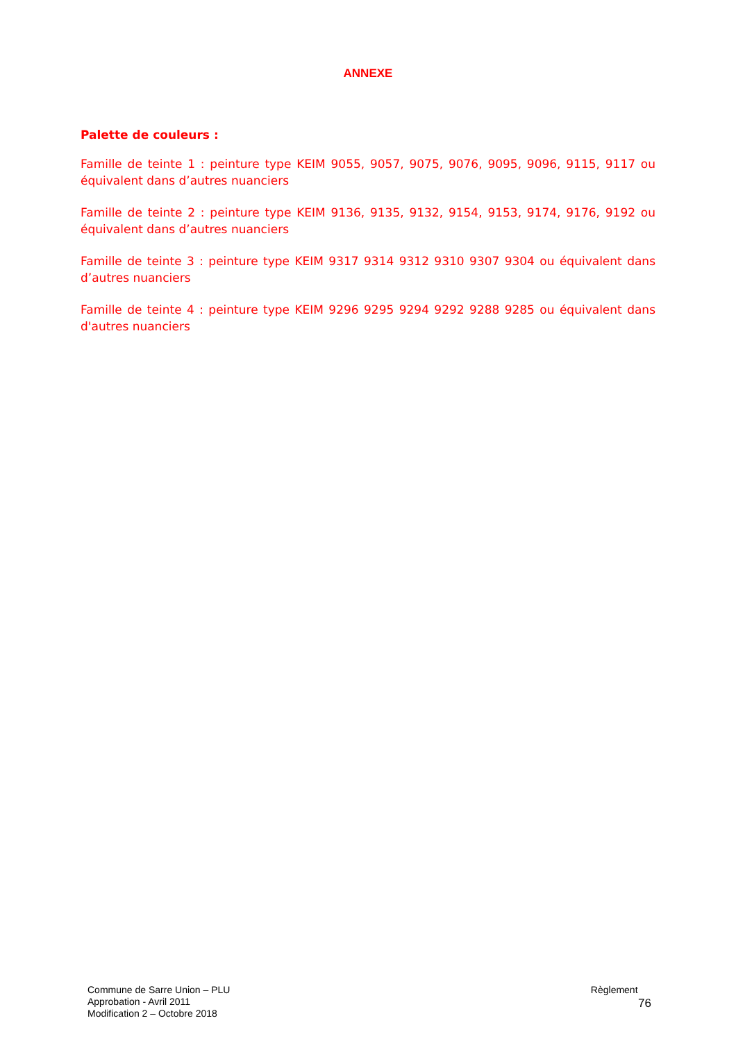ANNEXE
Palette de couleurs :
Famille de teinte 1 : peinture type KEIM 9055, 9057, 9075, 9076, 9095, 9096, 9115, 9117 ou équivalent dans d’autres nuanciers
Famille de teinte 2 : peinture type KEIM 9136, 9135, 9132, 9154, 9153, 9174, 9176, 9192 ou équivalent dans d’autres nuanciers
Famille de teinte 3 : peinture type KEIM 9317 9314 9312 9310 9307 9304 ou équivalent dans d’autres nuanciers
Famille de teinte 4 : peinture type KEIM 9296 9295 9294 9292 9288 9285 ou équivalent dans d'autres nuanciers
Commune de Sarre Union – PLU
Approbation - Avril 2011
Modification 2 – Octobre 2018
Règlement
76